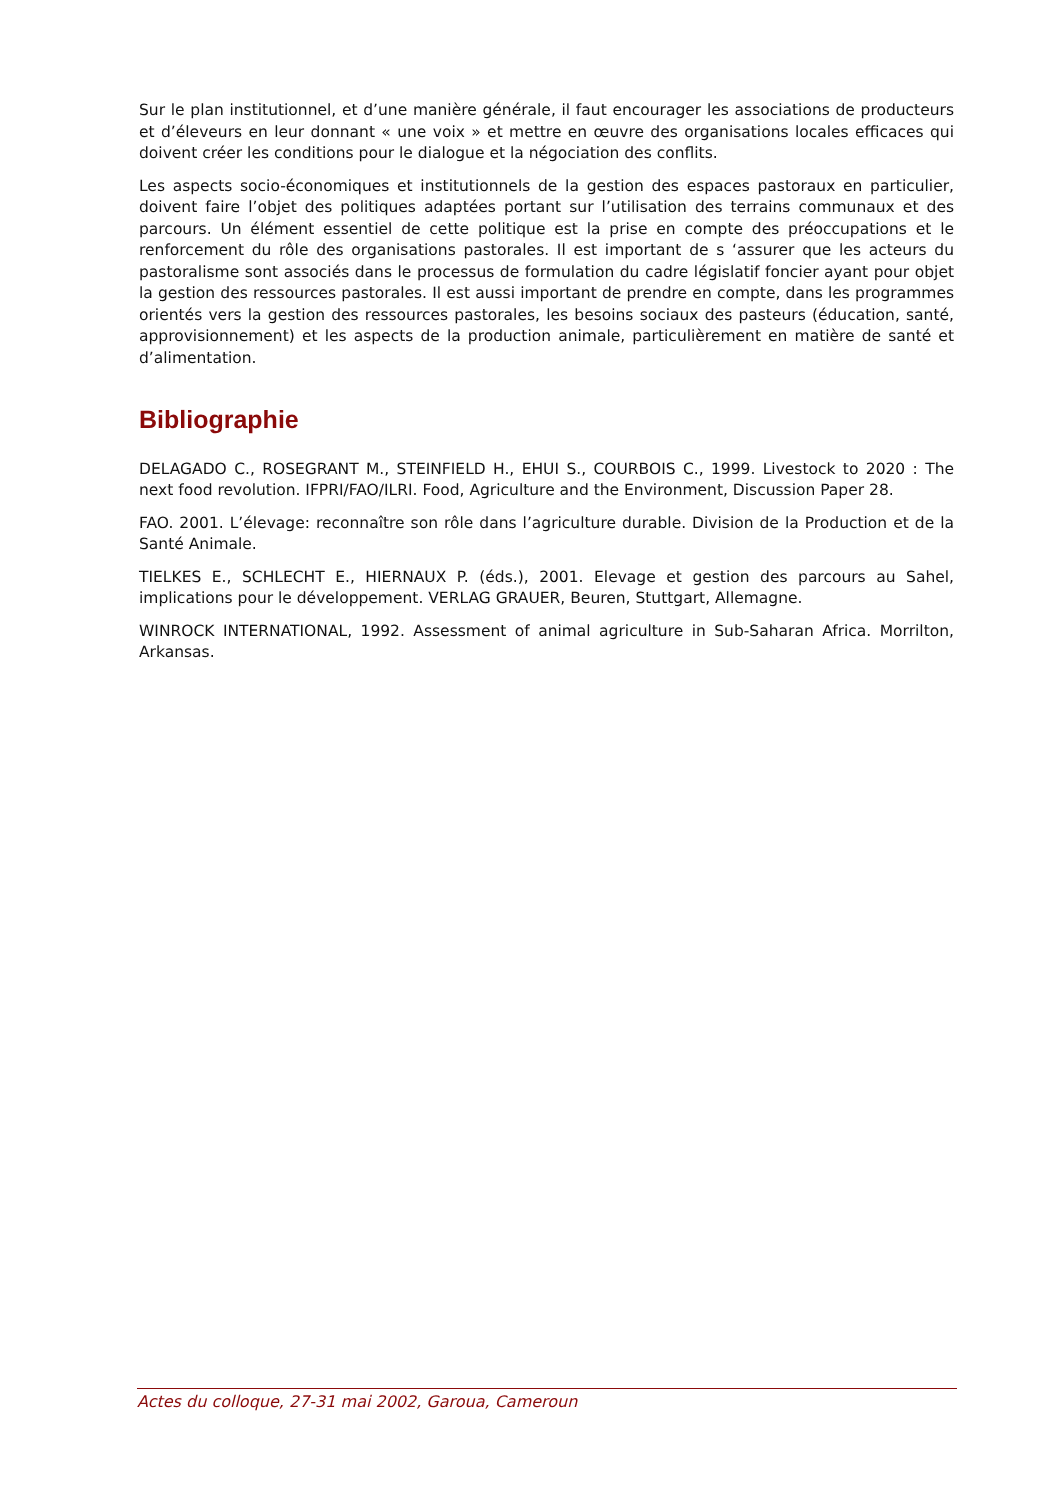Sur le plan institutionnel, et d’une manière générale, il faut encourager les associations de producteurs et d’éleveurs en leur donnant « une voix » et mettre en œuvre des organisations locales efficaces qui doivent créer les conditions pour le dialogue et la négociation des conflits.
Les aspects socio-économiques et institutionnels de la gestion des espaces pastoraux en particulier, doivent faire l’objet des politiques adaptées portant sur l’utilisation des terrains communaux et des parcours. Un élément essentiel de cette politique est la prise en compte des préoccupations et le renforcement du rôle des organisations pastorales. Il est important de s ‘assurer que les acteurs du pastoralisme sont associés dans le processus de formulation du cadre législatif foncier ayant pour objet la gestion des ressources pastorales. Il est aussi important de prendre en compte, dans les programmes orientés vers la gestion des ressources pastorales, les besoins sociaux des pasteurs (éducation, santé, approvisionnement) et les aspects de la production animale, particulièrement en matière de santé et d’alimentation.
Bibliographie
DELAGADO C., ROSEGRANT M., STEINFIELD H., EHUI S., COURBOIS C., 1999. Livestock to 2020 : The next food revolution. IFPRI/FAO/ILRI. Food, Agriculture and the Environment, Discussion Paper 28.
FAO. 2001. L’élevage: reconnaître son rôle dans l’agriculture durable. Division de la Production et de la Santé Animale.
TIELKES E., SCHLECHT E., HIERNAUX P. (éds.), 2001. Elevage et gestion des parcours au Sahel, implications pour le développement. VERLAG GRAUER, Beuren, Stuttgart, Allemagne.
WINROCK INTERNATIONAL, 1992. Assessment of animal agriculture in Sub-Saharan Africa. Morrilton, Arkansas.
Actes du colloque, 27-31 mai 2002, Garoua, Cameroun